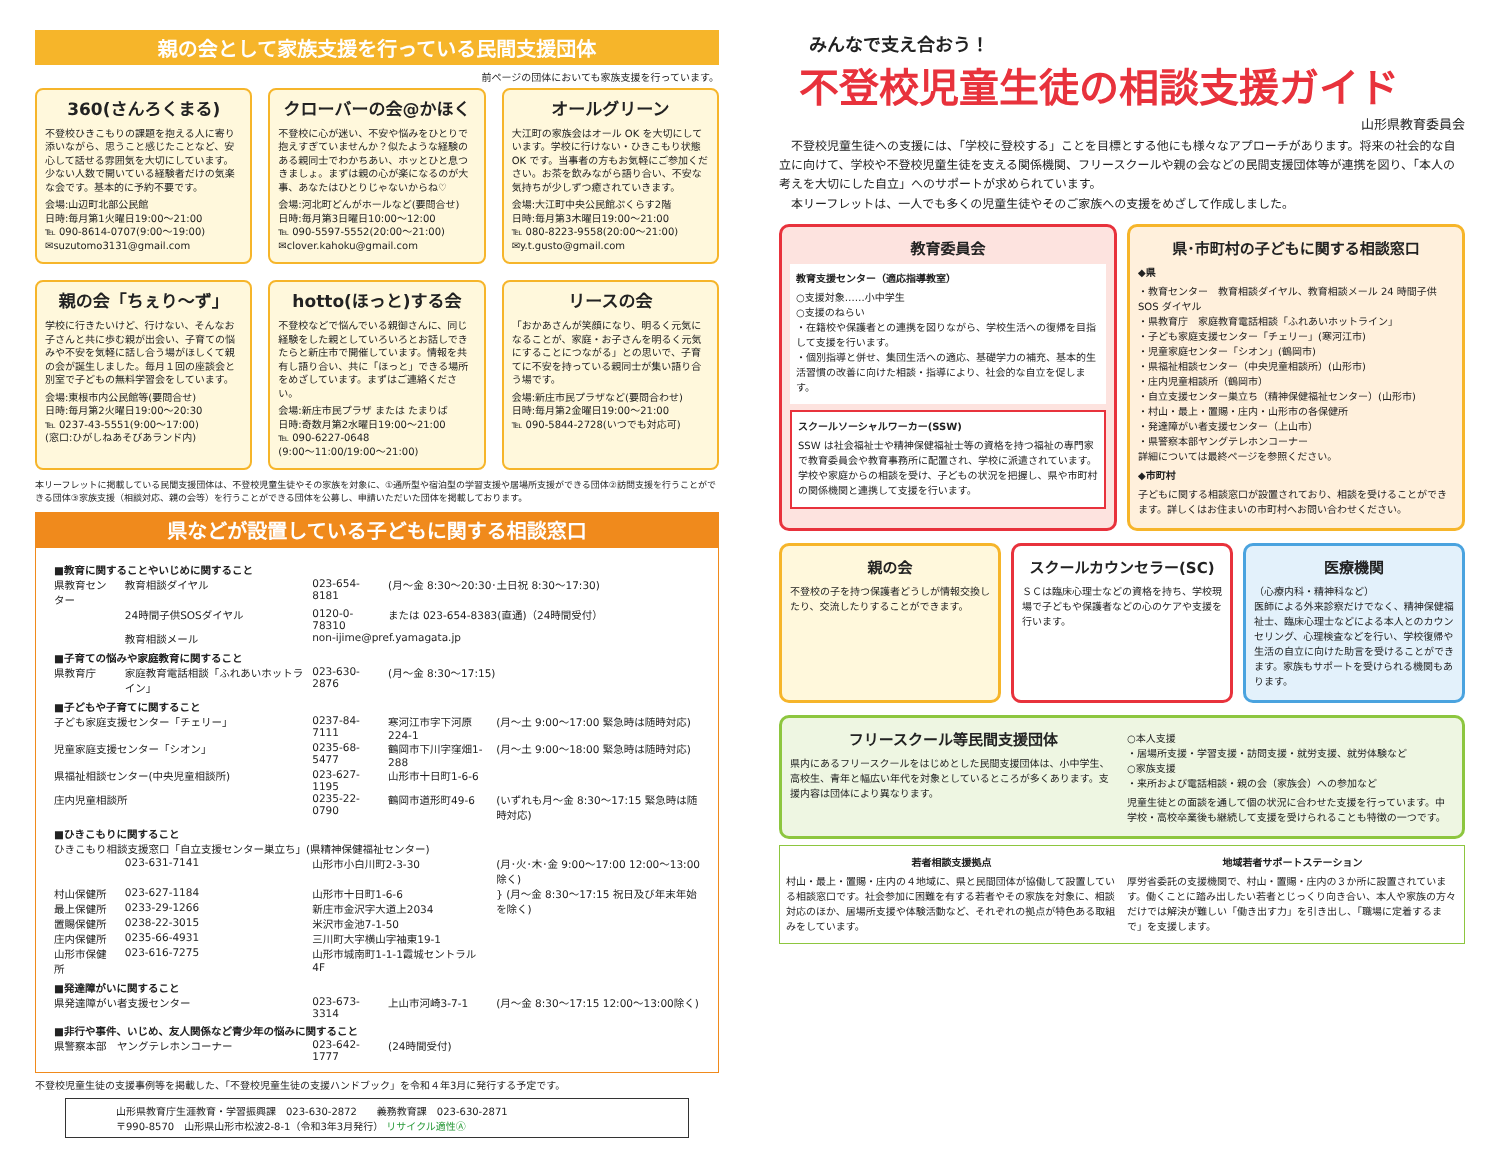親の会として家族支援を行っている民間支援団体
前ページの団体においても家族支援を行っています。
360(さんろくまる)
不登校ひきこもりの課題を抱える人に寄り添いながら、思うこと感じたことなど、安心して話せる雰囲気を大切にしています。少ない人数で開いている経験者だけの気楽な会です。基本的に予約不要です。
会場:山辺町北部公民館
日時:毎月第1火曜日19:00～21:00
℡ 090-8614-0707(9:00～19:00)
✉suzutomo3131@gmail.com
クローバーの会@かほく
不登校に心が迷い、不安や悩みをひとりで抱えすぎていませんか？似たような経験のある親同士でわかちあい、ホッとひと息つきましょ。まずは親の心が楽になるのが大事、あなたはひとりじゃないからね♡
会場:河北町どんがホールなど(要問合せ)
日時:毎月第3日曜日10:00～12:00
℡ 090-5597-5552(20:00～21:00)
✉clover.kahoku@gmail.com
オールグリーン
大江町の家族会はオール OK を大切にしています。学校に行けない・ひきこもり状態 OK です。当事者の方もお気軽にご参加ください。お茶を飲みながら語り合い、不安な気持ちが少しずつ癒されていきます。
会場:大江町中央公民館ぷくらす2階
日時:毎月第3木曜日19:00～21:00
℡ 080-8223-9558(20:00～21:00)
✉y.t.gusto@gmail.com
親の会「ちぇり～ず」
学校に行きたいけど、行けない、そんなお子さんと共に歩む親が出会い、子育ての悩みや不安を気軽に話し合う場がほしくて親の会が誕生しました。毎月１回の座談会と別室で子どもの無料学習会をしています。
会場:東根市内公民館等(要問合せ)
日時:毎月第2火曜日19:00～20:30
℡ 0237-43-5551(9:00～17:00)
(窓口:ひがしねあそびあランド内)
hotto(ほっと)する会
不登校などで悩んでいる親御さんに、同じ経験をした親としていろいろとお話しできたらと新庄市で開催しています。情報を共有し語り合い、共に「ほっと」できる場所をめざしています。まずはご連絡ください。
会場:新庄市民プラザ または たまりば
日時:奇数月第2水曜日19:00～21:00
℡ 090-6227-0648
(9:00～11:00/19:00～21:00)
リースの会
「おかあさんが笑顔になり、明るく元気になることが、家庭・お子さんを明るく元気にすることにつながる」との思いで、子育てに不安を持っている親同士が集い語り合う場です。
会場:新庄市民プラザなど(要問合わせ)
日時:毎月第2金曜日19:00～21:00
℡ 090-5844-2728(いつでも対応可)
本リーフレットに掲載している民間支援団体は、不登校児童生徒やその家族を対象に、①通所型や宿泊型の学習支援や居場所支援ができる団体②訪問支援を行うことができる団体③家族支援（相談対応、親の会等）を行うことができる団体を公募し、申請いただいた団体を掲載しております。
県などが設置している子どもに関する相談窓口
| ■教育に関することやいじめに関すること | | | | |
| 県教育センター | 教育相談ダイヤル | 023-654-8181 | (月～金 8:30～20:30･土日祝 8:30～17:30) | |
| | 24時間子供SOSダイヤル | 0120-0-78310 | または 023-654-8383(直通)（24時間受付） | |
| | 教育相談メール | non-ijime@pref.yamagata.jp | | |
| ■子育ての悩みや家庭教育に関すること | | | | |
| 県教育庁 | 家庭教育電話相談「ふれあいホットライン」 | 023-630-2876 | (月～金 8:30～17:15) | |
| ■子どもや子育てに関すること | | | | |
| 子ども家庭支援センター「チェリー」 | | 0237-84-7111 | 寒河江市字下河原224-1 | (月～土 9:00～17:00 緊急時は随時対応) |
| 児童家庭支援センター「シオン」 | | 0235-68-5477 | 鶴岡市下川字窪畑1-288 | (月～土 9:00～18:00 緊急時は随時対応) |
| 県福祉相談センター(中央児童相談所) | | 023-627-1195 | 山形市十日町1-6-6 | |
| 庄内児童相談所 | | 0235-22-0790 | 鶴岡市道形町49-6 | (いずれも月～金 8:30～17:15 緊急時は随時対応) |
| ■ひきこもりに関すること | | | | |
| ひきこもり相談支援窓口「自立支援センター巣立ち」(県精神保健福祉センター) | | | | |
| | 023-631-7141 | 山形市小白川町2-3-30 | | (月･火･木･金 9:00～17:00 12:00～13:00除く) |
| 村山保健所 | 023-627-1184 | 山形市十日町1-6-6 | | } (月～金 8:30～17:15 祝日及び年末年始を除く) |
| 最上保健所 | 0233-29-1266 | 新庄市金沢字大道上2034 | | |
| 置賜保健所 | 0238-22-3015 | 米沢市金池7-1-50 | | |
| 庄内保健所 | 0235-66-4931 | 三川町大字横山字袖東19-1 | | |
| 山形市保健所 | 023-616-7275 | 山形市城南町1-1-1霞城セントラル4F | | |
| ■発達障がいに関すること | | | | |
| 県発達障がい者支援センター | | 023-673-3314 | 上山市河崎3-7-1 | (月～金 8:30～17:15 12:00～13:00除く) |
| ■非行や事件、いじめ、友人関係など青少年の悩みに関すること | | | | |
| 県警察本部 ヤングテレホンコーナー | | 023-642-1777 | (24時間受付) | |
不登校児童生徒の支援事例等を掲載した、「不登校児童生徒の支援ハンドブック」を令和４年3月に発行する予定です。
山形県教育庁生涯教育・学習振興課　023-630-2872　　義務教育課　023-630-2871
〒990-8570　山形県山形市松波2-8-1（令和3年3月発行） リサイクル適性Ⓐ
みんなで支え合おう！
不登校児童生徒の相談支援ガイド
山形県教育委員会
　不登校児童生徒への支援には、「学校に登校する」ことを目標とする他にも様々なアプローチがあります。将来の社会的な自立に向けて、学校や不登校児童生徒を支える関係機関、フリースクールや親の会などの民間支援団体等が連携を図り、「本人の考えを大切にした自立」へのサポートが求められています。
　本リーフレットは、一人でも多くの児童生徒やそのご家族への支援をめざして作成しました。
教育委員会
教育支援センター（適応指導教室）
○支援対象……小中学生
○支援のねらい
・在籍校や保護者との連携を図りながら、学校生活への復帰を目指して支援を行います。
・個別指導と併せ、集団生活への適応、基礎学力の補充、基本的生活習慣の改善に向けた相談・指導により、社会的な自立を促します。
スクールソーシャルワーカー(SSW)
SSW は社会福祉士や精神保健福祉士等の資格を持つ福祉の専門家で教育委員会や教育事務所に配置され、学校に派遣されています。学校や家庭からの相談を受け、子どもの状況を把握し、県や市町村の関係機関と連携して支援を行います。
県･市町村の子どもに関する相談窓口
◆県
・教育センター　教育相談ダイヤル、教育相談メール 24 時間子供 SOS ダイヤル
・県教育庁　家庭教育電話相談「ふれあいホットライン」
・子ども家庭支援センター「チェリー」(寒河江市)
・児童家庭センター「シオン」(鶴岡市)
・県福祉相談センター（中央児童相談所）(山形市)
・庄内児童相談所（鶴岡市）
・自立支援センター巣立ち（精神保健福祉センター）(山形市)
・村山・最上・置賜・庄内・山形市の各保健所
・発達障がい者支援センター（上山市）
・県警察本部ヤングテレホンコーナー
詳細については最終ページを参照ください。
◆市町村
子どもに関する相談窓口が設置されており、相談を受けることができます。詳しくはお住まいの市町村へお問い合わせください。
親の会
不登校の子を持つ保護者どうしが情報交換したり、交流したりすることができます。
スクールカウンセラー(SC)
ＳＣは臨床心理士などの資格を持ち、学校現場で子どもや保護者などの心のケアや支援を行います。
医療機関
（心療内科・精神科など）
医師による外来診察だけでなく、精神保健福祉士、臨床心理士などによる本人とのカウンセリング、心理検査などを行い、学校復帰や生活の自立に向けた助言を受けることができます。家族もサポートを受けられる機関もあります。
フリースクール等民間支援団体
県内にあるフリースクールをはじめとした民間支援団体は、小中学生、高校生、青年と幅広い年代を対象としているところが多くあります。支援内容は団体により異なります。
○本人支援
・居場所支援・学習支援・訪問支援・就労支援、就労体験など
○家族支援
・来所および電話相談・親の会（家族会）への参加など
児童生徒との面談を通して個の状況に合わせた支援を行っています。中学校・高校卒業後も継続して支援を受けられることも特徴の一つです。
若者相談支援拠点
村山・最上・置賜・庄内の４地域に、県と民間団体が協働して設置している相談窓口です。社会参加に困難を有する若者やその家族を対象に、相談対応のほか、居場所支援や体験活動など、それぞれの拠点が特色ある取組みをしています。
地域若者サポートステーション
厚労省委託の支援機関で、村山・置賜・庄内の３か所に設置されています。働くことに踏み出したい若者とじっくり向き合い、本人や家族の方々だけでは解決が難しい「働き出す力」を引き出し、「職場に定着するまで」を支援します。